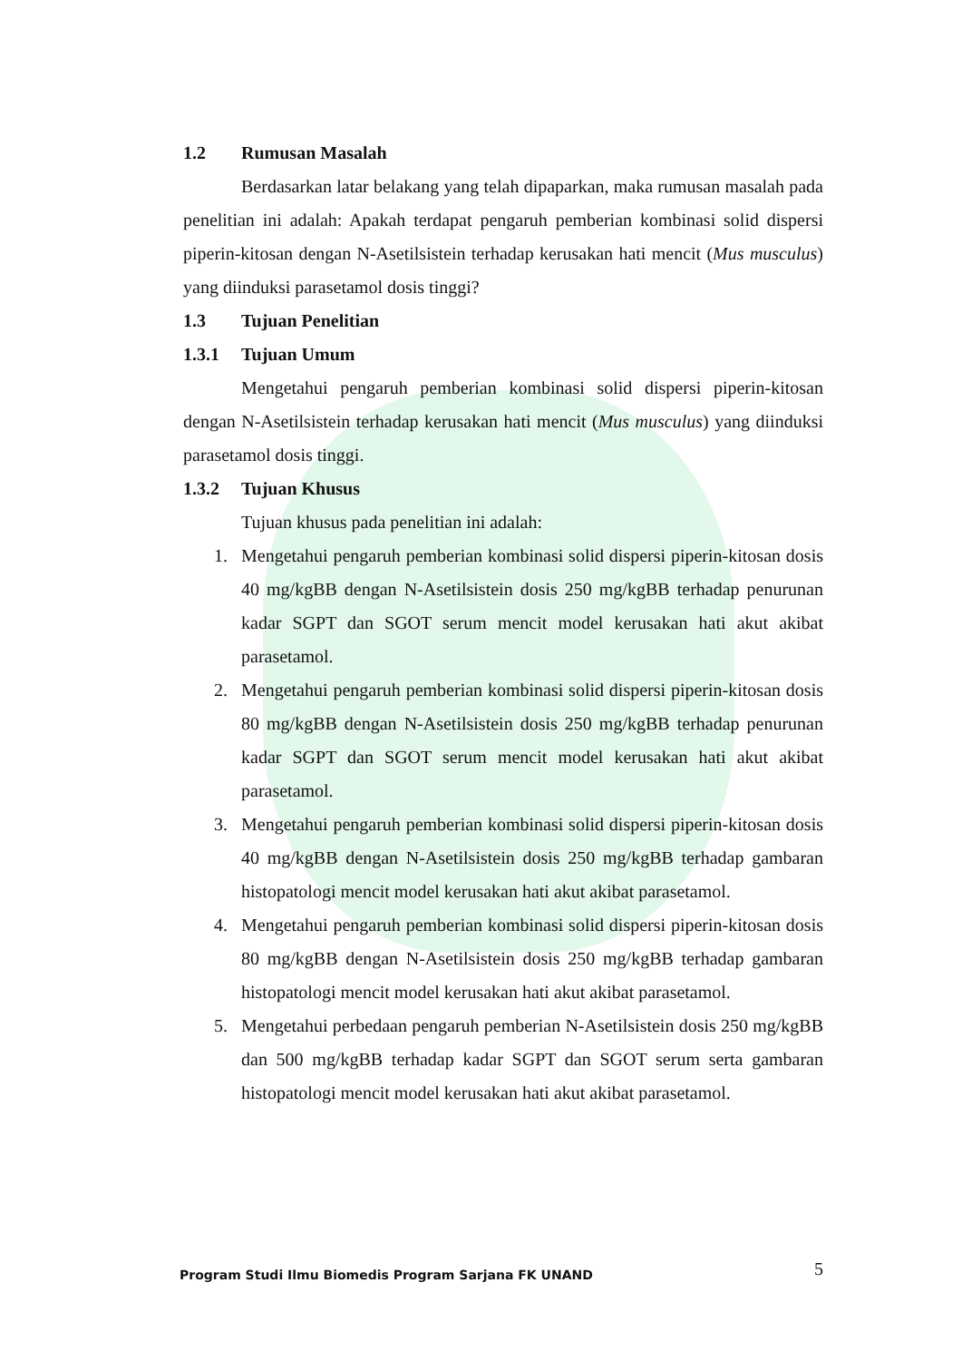1.2 Rumusan Masalah
Berdasarkan latar belakang yang telah dipaparkan, maka rumusan masalah pada penelitian ini adalah: Apakah terdapat pengaruh pemberian kombinasi solid dispersi piperin-kitosan dengan N-Asetilsistein terhadap kerusakan hati mencit (Mus musculus) yang diinduksi parasetamol dosis tinggi?
1.3 Tujuan Penelitian
1.3.1 Tujuan Umum
Mengetahui pengaruh pemberian kombinasi solid dispersi piperin-kitosan dengan N-Asetilsistein terhadap kerusakan hati mencit (Mus musculus) yang diinduksi parasetamol dosis tinggi.
1.3.2 Tujuan Khusus
Tujuan khusus pada penelitian ini adalah:
1. Mengetahui pengaruh pemberian kombinasi solid dispersi piperin-kitosan dosis 40 mg/kgBB dengan N-Asetilsistein dosis 250 mg/kgBB terhadap penurunan kadar SGPT dan SGOT serum mencit model kerusakan hati akut akibat parasetamol.
2. Mengetahui pengaruh pemberian kombinasi solid dispersi piperin-kitosan dosis 80 mg/kgBB dengan N-Asetilsistein dosis 250 mg/kgBB terhadap penurunan kadar SGPT dan SGOT serum mencit model kerusakan hati akut akibat parasetamol.
3. Mengetahui pengaruh pemberian kombinasi solid dispersi piperin-kitosan dosis 40 mg/kgBB dengan N-Asetilsistein dosis 250 mg/kgBB terhadap gambaran histopatologi mencit model kerusakan hati akut akibat parasetamol.
4. Mengetahui pengaruh pemberian kombinasi solid dispersi piperin-kitosan dosis 80 mg/kgBB dengan N-Asetilsistein dosis 250 mg/kgBB terhadap gambaran histopatologi mencit model kerusakan hati akut akibat parasetamol.
5. Mengetahui perbedaan pengaruh pemberian N-Asetilsistein dosis 250 mg/kgBB dan 500 mg/kgBB terhadap kadar SGPT dan SGOT serum serta gambaran histopatologi mencit model kerusakan hati akut akibat parasetamol.
Program Studi Ilmu Biomedis Program Sarjana FK UNAND 5